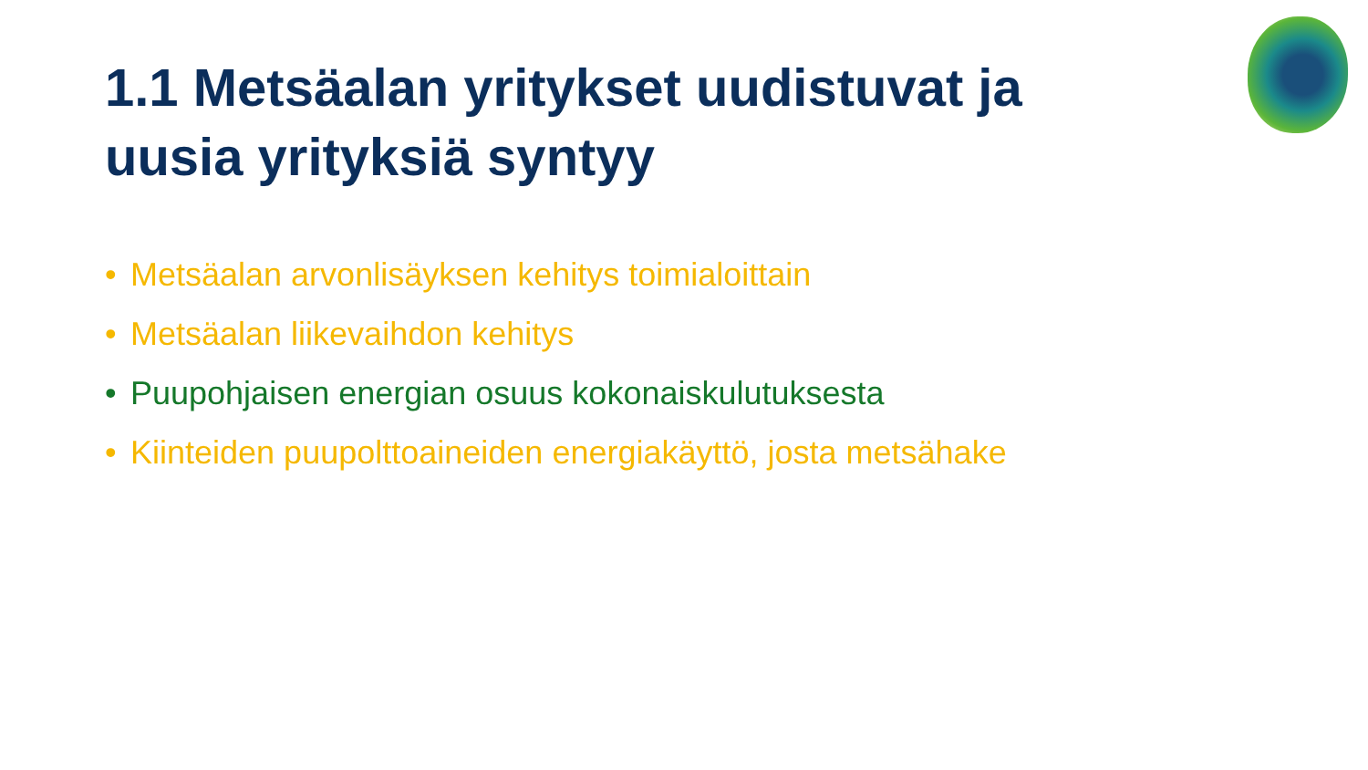1.1 Metsäalan yritykset uudistuvat ja uusia yrityksiä syntyy
• Metsäalan arvonlisäyksen kehitys toimialoittain
• Metsäalan liikevaihdon kehitys
• Puupohjaisen energian osuus kokonaiskulutuksesta
• Kiinteiden puupolttoaineiden energiakäyttö, josta metsähake